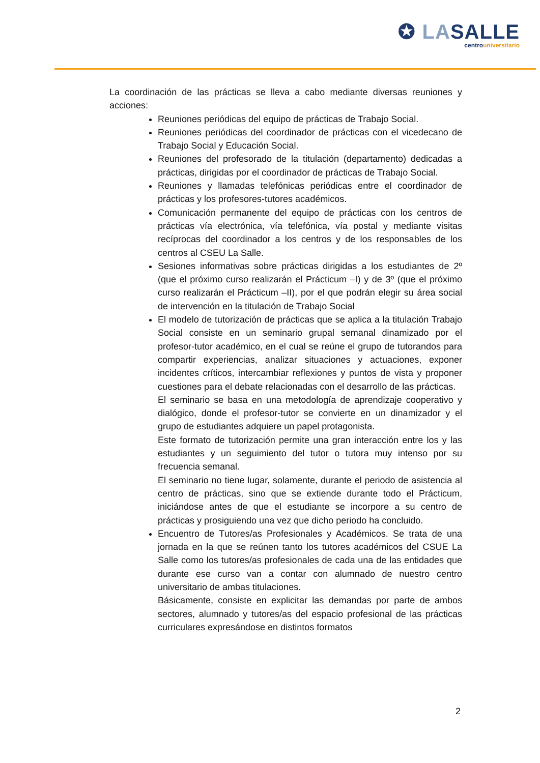✪ LASALLE
centrouniversitario
La coordinación de las prácticas se lleva a cabo mediante diversas reuniones y acciones:
Reuniones periódicas del equipo de prácticas de Trabajo Social.
Reuniones periódicas del coordinador de prácticas con el vicedecano de Trabajo Social y Educación Social.
Reuniones del profesorado de la titulación (departamento) dedicadas a prácticas, dirigidas por el coordinador de prácticas de Trabajo Social.
Reuniones y llamadas telefónicas periódicas entre el coordinador de prácticas y los profesores-tutores académicos.
Comunicación permanente del equipo de prácticas con los centros de prácticas vía electrónica, vía telefónica, vía postal y mediante visitas recíprocas del coordinador a los centros y de los responsables de los centros al CSEU La Salle.
Sesiones informativas sobre prácticas dirigidas a los estudiantes de 2º (que el próximo curso realizarán el Prácticum –I) y de 3º (que el próximo curso realizarán el Prácticum –II), por el que podrán elegir su área social de intervención en la titulación de Trabajo Social
El modelo de tutorización de prácticas que se aplica a la titulación Trabajo Social consiste en un seminario grupal semanal dinamizado por el profesor-tutor académico, en el cual se reúne el grupo de tutorandos para compartir experiencias, analizar situaciones y actuaciones, exponer incidentes críticos, intercambiar reflexiones y puntos de vista y proponer cuestiones para el debate relacionadas con el desarrollo de las prácticas.
El seminario se basa en una metodología de aprendizaje cooperativo y dialógico, donde el profesor-tutor se convierte en un dinamizador y el grupo de estudiantes adquiere un papel protagonista.
Este formato de tutorización permite una gran interacción entre los y las estudiantes y un seguimiento del tutor o tutora muy intenso por su frecuencia semanal.
El seminario no tiene lugar, solamente, durante el periodo de asistencia al centro de prácticas, sino que se extiende durante todo el Prácticum, iniciándose antes de que el estudiante se incorpore a su centro de prácticas y prosiguiendo una vez que dicho periodo ha concluido.
Encuentro de Tutores/as Profesionales y Académicos. Se trata de una jornada en la que se reúnen tanto los tutores académicos del CSUE La Salle como los tutores/as profesionales de cada una de las entidades que durante ese curso van a contar con alumnado de nuestro centro universitario de ambas titulaciones.
Básicamente, consiste en explicitar las demandas por parte de ambos sectores, alumnado y tutores/as del espacio profesional de las prácticas curriculares expresándose en distintos formatos
2